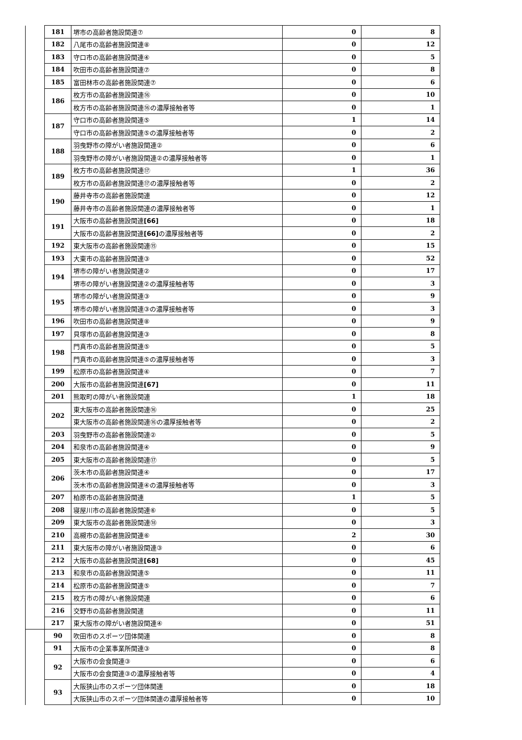| | 181 | 堺市の高齢者施設関連⑦ | 0 | 8 |
| | 182 | 八尾市の高齢者施設関連⑧ | 0 | 12 |
| | 183 | 守口市の高齢者施設関連④ | 0 | 5 |
| | 184 | 吹田市の高齢者施設関連⑦ | 0 | 8 |
| | 185 | 富田林市の高齢者施設関連⑦ | 0 | 6 |
| | 186 | 枚方市の高齢者施設関連⑯ | 0 | 10 |
| | | 枚方市の高齢者施設関連⑯の濃厚接触者等 | 0 | 1 |
| | 187 | 守口市の高齢者施設関連⑤ | 1 | 14 |
| | | 守口市の高齢者施設関連⑤の濃厚接触者等 | 0 | 2 |
| | 188 | 羽曳野市の障がい者施設関連② | 0 | 6 |
| | | 羽曳野市の障がい者施設関連②の濃厚接触者等 | 0 | 1 |
| | 189 | 枚方市の高齢者施設関連⑰ | 1 | 36 |
| | | 枚方市の高齢者施設関連⑰の濃厚接触者等 | 0 | 2 |
| | 190 | 藤井寺市の高齢者施設関連 | 0 | 12 |
| | | 藤井寺市の高齢者施設関連の濃厚接触者等 | 0 | 1 |
| | 191 | 大阪市の高齢者施設関連 [66] | 0 | 18 |
| | | 大阪市の高齢者施設関連 [66] の濃厚接触者等 | 0 | 2 |
| | 192 | 東大阪市の高齢者施設関連⑮ | 0 | 15 |
| | 193 | 大東市の高齢者施設関連③ | 0 | 52 |
| | 194 | 堺市の障がい者施設関連② | 0 | 17 |
| | | 堺市の障がい者施設関連②の濃厚接触者等 | 0 | 3 |
| | 195 | 堺市の障がい者施設関連③ | 0 | 9 |
| | | 堺市の障がい者施設関連③の濃厚接触者等 | 0 | 3 |
| | 196 | 吹田市の高齢者施設関連⑧ | 0 | 9 |
| | 197 | 貝塚市の高齢者施設関連③ | 0 | 8 |
| | 198 | 門真市の高齢者施設関連⑤ | 0 | 5 |
| | | 門真市の高齢者施設関連⑤の濃厚接触者等 | 0 | 3 |
| | 199 | 松原市の高齢者施設関連④ | 0 | 7 |
| | 200 | 大阪市の高齢者施設関連 [67] | 0 | 11 |
| | 201 | 熊取町の障がい者施設関連 | 1 | 18 |
| | 202 | 東大阪市の高齢者施設関連⑯ | 0 | 25 |
| | | 東大阪市の高齢者施設関連⑯の濃厚接触者等 | 0 | 2 |
| | 203 | 羽曳野市の高齢者施設関連② | 0 | 5 |
| | 204 | 和泉市の高齢者施設関連④ | 0 | 9 |
| | 205 | 東大阪市の高齢者施設関連⑰ | 0 | 5 |
| | 206 | 茨木市の高齢者施設関連④ | 0 | 17 |
| | | 茨木市の高齢者施設関連④の濃厚接触者等 | 0 | 3 |
| | 207 | 柏原市の高齢者施設関連 | 1 | 5 |
| | 208 | 寝屋川市の高齢者施設関連⑥ | 0 | 5 |
| | 209 | 東大阪市の高齢者施設関連⑱ | 0 | 3 |
| | 210 | 高槻市の高齢者施設関連⑥ | 2 | 30 |
| | 211 | 東大阪市の障がい者施設関連③ | 0 | 6 |
| | 212 | 大阪市の高齢者施設関連 [68] | 0 | 45 |
| | 213 | 和泉市の高齢者施設関連⑤ | 0 | 11 |
| | 214 | 松原市の高齢者施設関連⑤ | 0 | 7 |
| | 215 | 枚方市の障がい者施設関連 | 0 | 6 |
| | 216 | 交野市の高齢者施設関連 | 0 | 11 |
| | 217 | 東大阪市の障がい者施設関連④ | 0 | 51 |
| | 90 | 吹田市のスポーツ団体関連 | 0 | 8 |
| | 91 | 大阪市の企業事業所関連③ | 0 | 8 |
| | 92 | 大阪市の会食関連③ | 0 | 6 |
| | | 大阪市の会食関連③の濃厚接触者等 | 0 | 4 |
| | 93 | 大阪狭山市のスポーツ団体関連 | 0 | 18 |
| | | 大阪狭山市のスポーツ団体関連の濃厚接触者等 | 0 | 10 |